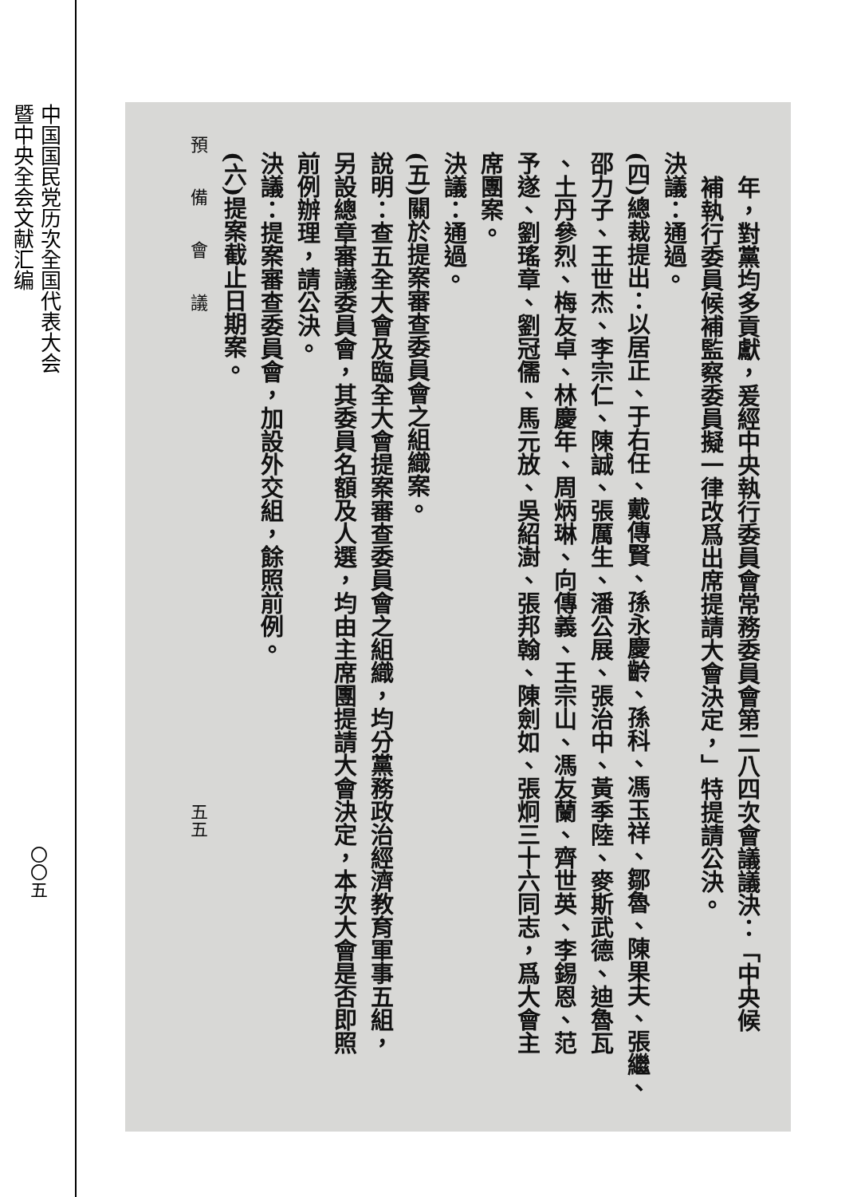中国国民党历次全国代表大会暨中央全会文献汇编
〇〇五
年，對黨均多貢獻，爰經中央執行委員會常務委員會第二八四次會議議決：「中央候
補執行委員候補監察委員擬一律改爲出席提請大會決定，」特提請公決。
決議：通過。
(四)總裁提出：以居正、于右任、戴傳賢、孫永慶齡、孫科、馮玉祥、鄒魯、陳果夫、張繼、
邵力子、王世杰、李宗仁、陳誠、張厲生、潘公展、張治中、黃季陸、麥斯武德、迪魯瓦
、土丹參烈、梅友卓、林慶年、周炳琳、向傳義、王宗山、馮友蘭、齊世英、李錫恩、范
予遂、劉瑤章、劉冠儒、馬元放、吳紹澍、張邦翰、陳劍如、張炯三十六同志，爲大會主
席團案。
決議：通過。
(五)關於提案審查委員會之組織案。
說明：查五全大會及臨全大會提案審查委員會之組織，均分黨務政治經濟教育軍事五組，
另設總章審議委員會，其委員名額及人選，均由主席團提請大會決定，本次大會是否即照
前例辦理，請公決。
決議：提案審查委員會，加設外交組，餘照前例。
(六)提案截止日期案。
預　　備　　會　　議　　　　　　　　　　　　　　　　　　　　　　　　　　　　五五